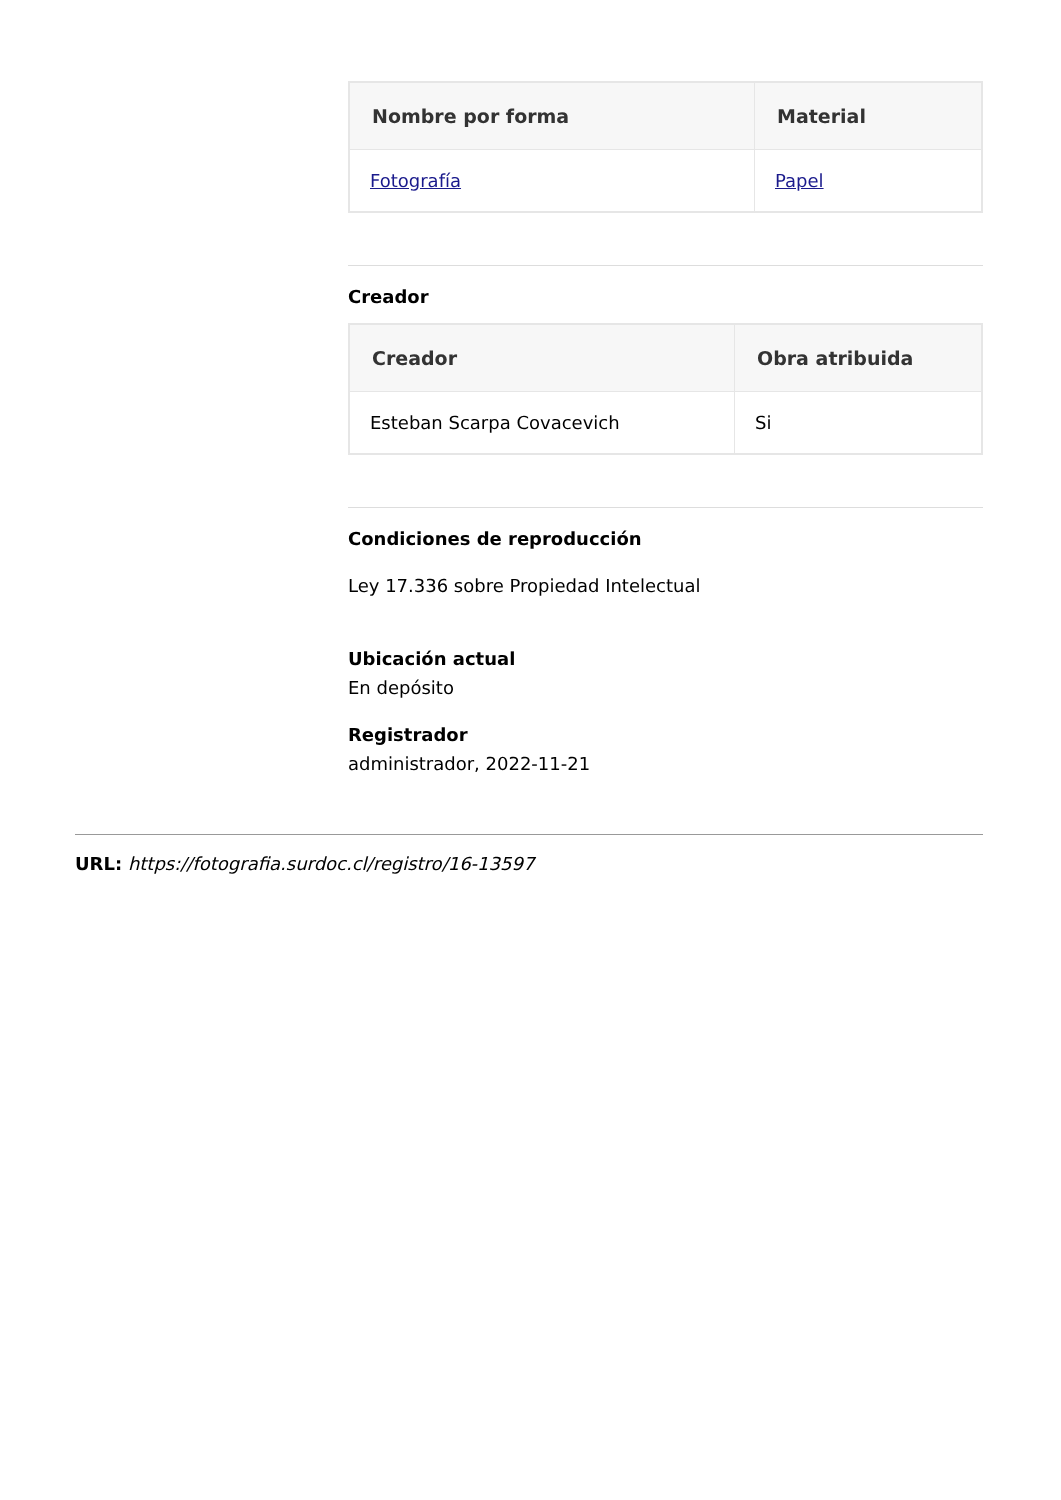| Nombre por forma | Material |
| --- | --- |
| Fotografía | Papel |
Creador
| Creador | Obra atribuida |
| --- | --- |
| Esteban Scarpa Covacevich | Si |
Condiciones de reproducción
Ley 17.336 sobre Propiedad Intelectual
Ubicación actual
En depósito
Registrador
administrador, 2022-11-21
URL: https://fotografia.surdoc.cl/registro/16-13597